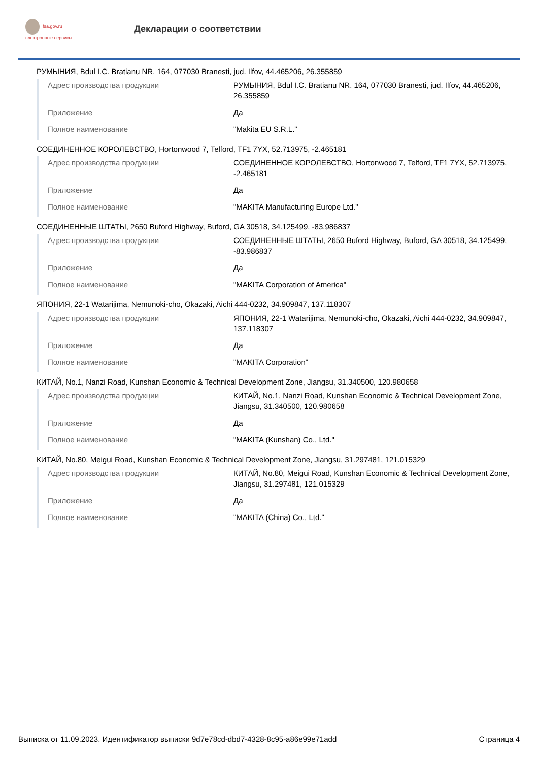fsa.gov.ru
электронные сервисы
Декларации о соответствии
РУМЫНИЯ, Bdul I.C. Bratianu NR. 164, 077030 Branesti, jud. Ilfov, 44.465206, 26.355859
| Адрес производства продукции | РУМЫНИЯ, Bdul I.C. Bratianu NR. 164, 077030 Branesti, jud. Ilfov, 44.465206, 26.355859 |
| Приложение | Да |
| Полное наименование | "Makita EU S.R.L." |
СОЕДИНЕННОЕ КОРОЛЕВСТВО, Hortonwood 7, Telford, TF1 7YX, 52.713975, -2.465181
| Адрес производства продукции | СОЕДИНЕННОЕ КОРОЛЕВСТВО, Hortonwood 7, Telford, TF1 7YX, 52.713975, -2.465181 |
| Приложение | Да |
| Полное наименование | "MAKITA Manufacturing Europe Ltd." |
СОЕДИНЕННЫЕ ШТАТЫ, 2650 Buford Highway, Buford, GA 30518, 34.125499, -83.986837
| Адрес производства продукции | СОЕДИНЕННЫЕ ШТАТЫ, 2650 Buford Highway, Buford, GA 30518, 34.125499, -83.986837 |
| Приложение | Да |
| Полное наименование | "MAKITA Corporation of America" |
ЯПОНИЯ, 22-1 Watarijima, Nemunoki-cho, Okazaki, Aichi 444-0232, 34.909847, 137.118307
| Адрес производства продукции | ЯПОНИЯ, 22-1 Watarijima, Nemunoki-cho, Okazaki, Aichi 444-0232, 34.909847, 137.118307 |
| Приложение | Да |
| Полное наименование | "MAKITA Corporation" |
КИТАЙ, No.1, Nanzi Road, Kunshan Economic & Technical Development Zone, Jiangsu, 31.340500, 120.980658
| Адрес производства продукции | КИТАЙ, No.1, Nanzi Road, Kunshan Economic & Technical Development Zone, Jiangsu, 31.340500, 120.980658 |
| Приложение | Да |
| Полное наименование | "MAKITA (Kunshan) Co., Ltd." |
КИТАЙ, No.80, Meigui Road, Kunshan Economic & Technical Development Zone, Jiangsu, 31.297481, 121.015329
| Адрес производства продукции | КИТАЙ, No.80, Meigui Road, Kunshan Economic & Technical Development Zone, Jiangsu, 31.297481, 121.015329 |
| Приложение | Да |
| Полное наименование | "MAKITA (China) Co., Ltd." |
Выписка от 11.09.2023. Идентификатор выписки 9d7e78cd-dbd7-4328-8c95-a86e99e71add Страница 4